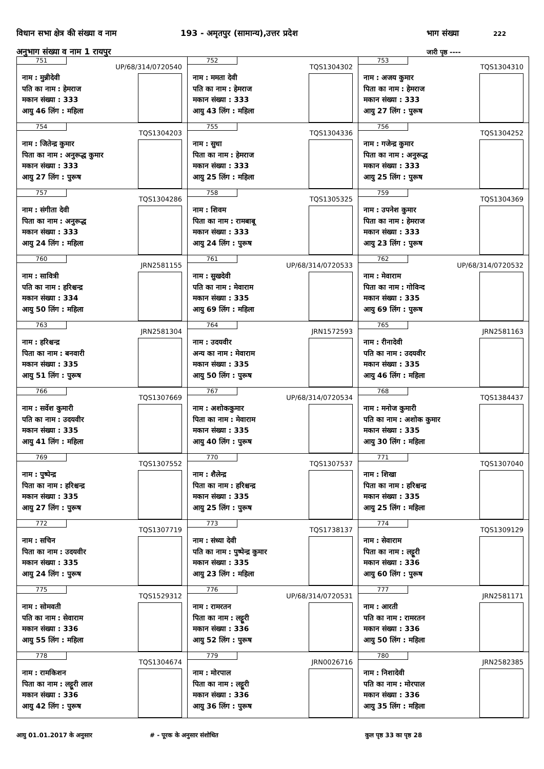विधान सभा क्षेत्र की संख्या व नाम 193 - अमृतपुर (सामान्य),उत्तर प्रदेश भाग संख्या 222
अनुभाग संख्या व नाम 1 रायपुर जारी पृष्ठ ----
| 751 UP/68/314/0720540 नाम : मुन्नीदेवी पति का नाम : हेमराज मकान संख्या : 333 आयु 46 लिंग : महिला | 752 TQS1304302 नाम : ममता देवी पति का नाम : हेमराज मकान संख्या : 333 आयु 43 लिंग : महिला | 753 TQS1304310 नाम : अजय कुमार पिता का नाम : हेमराज मकान संख्या : 333 आयु 27 लिंग : पुरूष |
| 754 TQS1304203 नाम : जितेन्द्र कुमार पिता का नाम : अनुरूद्ध कुमार मकान संख्या : 333 आयु 27 लिंग : पुरूष | 755 TQS1304336 नाम : सुधा पिता का नाम : हेमराज मकान संख्या : 333 आयु 25 लिंग : महिला | 756 TQS1304252 नाम : गजेन्द्र कुमार पिता का नाम : अनुरूद्ध मकान संख्या : 333 आयु 25 लिंग : पुरूष |
| 757 TQS1304286 नाम : संगीता देवी पिता का नाम : अनुरूद्ध मकान संख्या : 333 आयु 24 लिंग : महिला | 758 TQS1305325 नाम : शिवम पिता का नाम : रामबाबू मकान संख्या : 333 आयु 24 लिंग : पुरूष | 759 TQS1304369 नाम : उपनेश कुमार पिता का नाम : हेमराज मकान संख्या : 333 आयु 23 लिंग : पुरूष |
| 760 JRN2581155 नाम : सावित्री पति का नाम : हरिश्चन्द्र मकान संख्या : 334 आयु 50 लिंग : महिला | 761 UP/68/314/0720533 नाम : सुखदेवी पति का नाम : मेवाराम मकान संख्या : 335 आयु 69 लिंग : महिला | 762 UP/68/314/0720532 नाम : मेवाराम पिता का नाम : गोविन्द मकान संख्या : 335 आयु 69 लिंग : पुरूष |
| 763 JRN2581304 नाम : हरिश्चन्द्र पिता का नाम : बनवारी मकान संख्या : 335 आयु 51 लिंग : पुरूष | 764 JRN1572593 नाम : उदयवीर अन्य का नाम : मेवाराम मकान संख्या : 335 आयु 50 लिंग : पुरूष | 765 JRN2581163 नाम : रीनादेवी पति का नाम : उदयवीर मकान संख्या : 335 आयु 46 लिंग : महिला |
| 766 TQS1307669 नाम : सर्वेश कुमारी पति का नाम : उदयवीर मकान संख्या : 335 आयु 41 लिंग : महिला | 767 UP/68/314/0720534 नाम : अशोककुमार पिता का नाम : मेवाराम मकान संख्या : 335 आयु 40 लिंग : पुरूष | 768 TQS1384437 नाम : मनोज कुमारी पति का नाम : अशोक कुमार मकान संख्या : 335 आयु 30 लिंग : महिला |
| 769 TQS1307552 नाम : पुष्पेन्द्र पिता का नाम : हरिश्चन्द्र मकान संख्या : 335 आयु 27 लिंग : पुरूष | 770 TQS1307537 नाम : शैलेन्द्र पिता का नाम : हरिश्चन्द्र मकान संख्या : 335 आयु 25 लिंग : पुरूष | 771 TQS1307040 नाम : शिखा पिता का नाम : हरिश्चन्द्र मकान संख्या : 335 आयु 25 लिंग : महिला |
| 772 TQS1307719 नाम : सचिन पिता का नाम : उदयवीर मकान संख्या : 335 आयु 24 लिंग : पुरूष | 773 TQS1738137 नाम : संध्या देवी पति का नाम : पुष्पेन्द्र कुमार मकान संख्या : 335 आयु 23 लिंग : महिला | 774 TQS1309129 नाम : सेवाराम पिता का नाम : लट्टूरी मकान संख्या : 336 आयु 60 लिंग : पुरूष |
| 775 TQS1529312 नाम : सोमवती पति का नाम : सेवाराम मकान संख्या : 336 आयु 55 लिंग : महिला | 776 UP/68/314/0720531 नाम : रामरतन पिता का नाम : लट्टूरी मकान संख्या : 336 आयु 52 लिंग : पुरूष | 777 JRN2581171 नाम : आरती पति का नाम : रामरतन मकान संख्या : 336 आयु 50 लिंग : महिला |
| 778 TQS1304674 नाम : रामकिशन पिता का नाम : लट्टूरी लाल मकान संख्या : 336 आयु 42 लिंग : पुरूष | 779 JRN0026716 नाम : मोरपाल पिता का नाम : लट्टूरी मकान संख्या : 336 आयु 36 लिंग : पुरूष | 780 JRN2582385 नाम : निशादेवी पति का नाम : मोरपाल मकान संख्या : 336 आयु 35 लिंग : महिला |
आयु 01.01.2017 के अनुसार # - पूरक के अनुसार संशोधित कुल पृष्ठ 33 का पृष्ठ 28